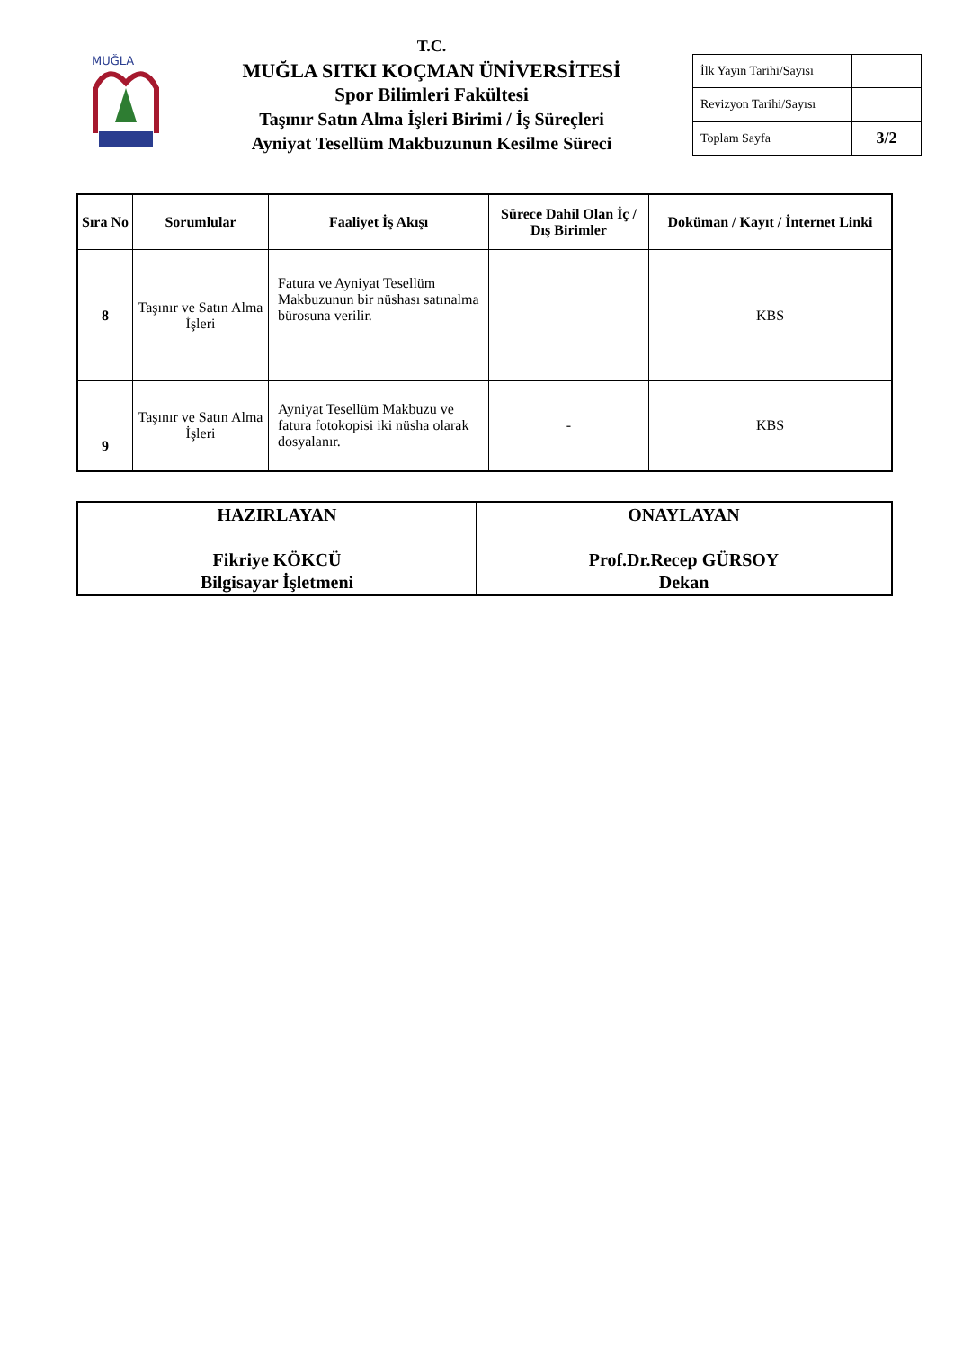MUĞLA
T.C.
MUĞLA SITKI KOÇMAN ÜNİVERSİTESİ
Spor Bilimleri Fakültesi
Taşınır Satın Alma İşleri Birimi / İş Süreçleri
Ayniyat Tesellüm Makbuzunun Kesilme Süreci
| İlk Yayın Tarihi/Sayısı | |
| Revizyon Tarihi/Sayısı | |
| Toplam Sayfa | 3/2 |
| Sıra No | Sorumlular | Faaliyet İş Akışı | Sürece Dahil Olan İç / Dış Birimler | Doküman / Kayıt / İnternet Linki |
| --- | --- | --- | --- | --- |
| 8 | Taşınır ve Satın Alma İşleri | Fatura ve Ayniyat Tesellüm Makbuzunun bir nüshası satınalma bürosuna verilir. | | KBS |
| 9 | Taşınır ve Satın Alma İşleri | Ayniyat Tesellüm Makbuzu ve fatura fotokopisi iki nüsha olarak dosyalanır. | - | KBS |
| HAZIRLAYAN Fikriye KÖKCÜ Bilgisayar İşletmeni | ONAYLAYAN Prof.Dr.Recep GÜRSOY Dekan |